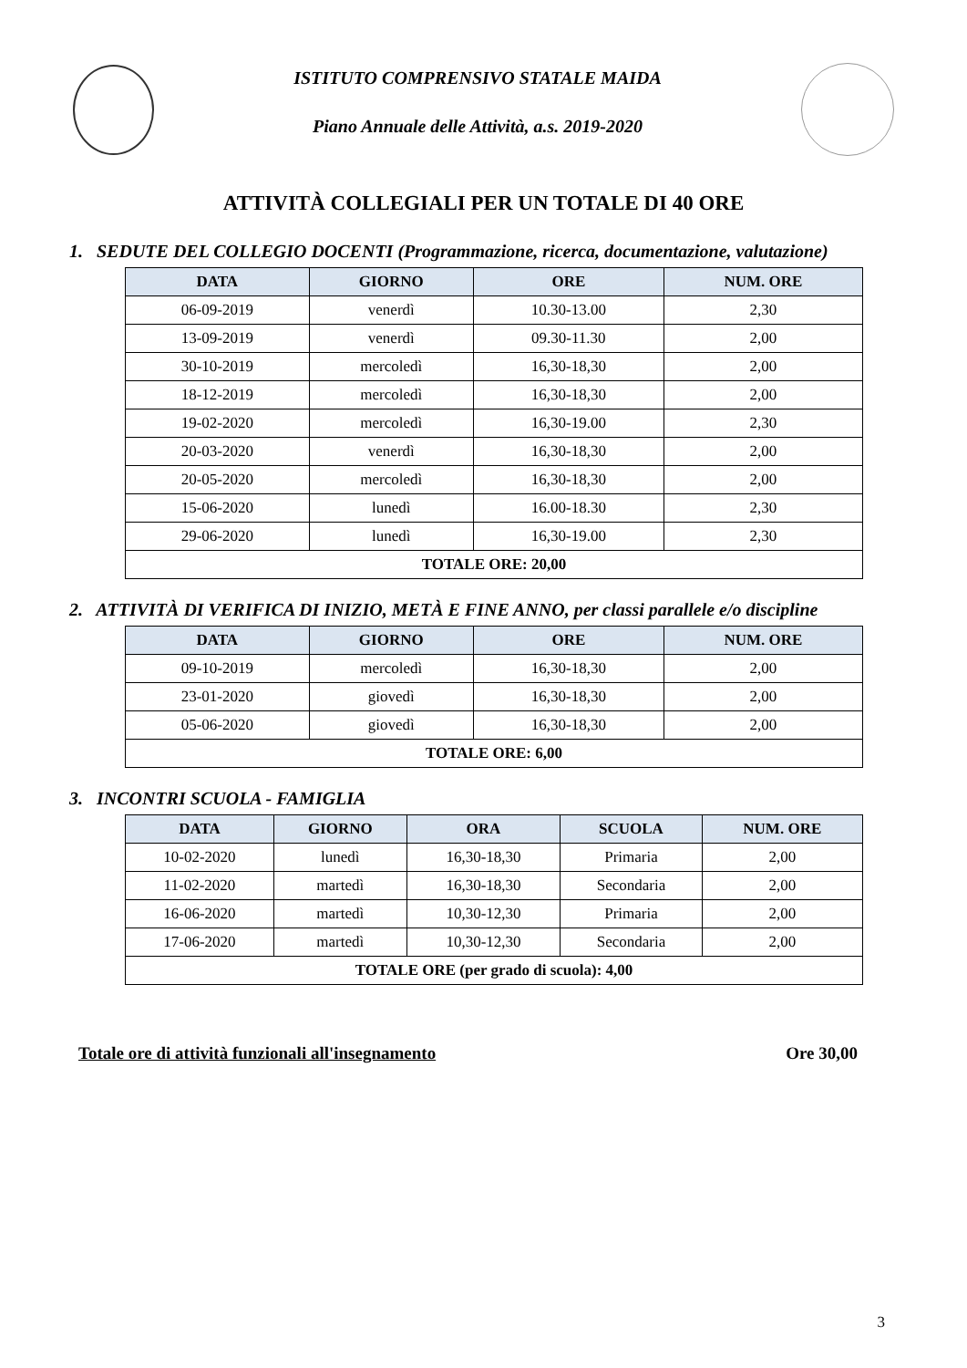ISTITUTO COMPRENSIVO STATALE MAIDA
Piano Annuale delle Attività, a.s. 2019-2020
ATTIVITÀ COLLEGIALI PER UN TOTALE DI 40 ORE
1. SEDUTE DEL COLLEGIO DOCENTI (Programmazione, ricerca, documentazione, valutazione)
| DATA | GIORNO | ORE | NUM. ORE |
| --- | --- | --- | --- |
| 06-09-2019 | venerdì | 10.30-13.00 | 2,30 |
| 13-09-2019 | venerdì | 09.30-11.30 | 2,00 |
| 30-10-2019 | mercoledì | 16,30-18,30 | 2,00 |
| 18-12-2019 | mercoledì | 16,30-18,30 | 2,00 |
| 19-02-2020 | mercoledì | 16,30-19.00 | 2,30 |
| 20-03-2020 | venerdì | 16,30-18,30 | 2,00 |
| 20-05-2020 | mercoledì | 16,30-18,30 | 2,00 |
| 15-06-2020 | lunedì | 16.00-18.30 | 2,30 |
| 29-06-2020 | lunedì | 16,30-19.00 | 2,30 |
| TOTALE ORE: 20,00 | | | |
2. ATTIVITÀ DI VERIFICA DI INIZIO, METÀ E FINE ANNO, per classi parallele e/o discipline
| DATA | GIORNO | ORE | NUM. ORE |
| --- | --- | --- | --- |
| 09-10-2019 | mercoledì | 16,30-18,30 | 2,00 |
| 23-01-2020 | giovedì | 16,30-18,30 | 2,00 |
| 05-06-2020 | giovedì | 16,30-18,30 | 2,00 |
| TOTALE ORE: 6,00 | | | |
3. INCONTRI SCUOLA - FAMIGLIA
| DATA | GIORNO | ORA | SCUOLA | NUM. ORE |
| --- | --- | --- | --- | --- |
| 10-02-2020 | lunedì | 16,30-18,30 | Primaria | 2,00 |
| 11-02-2020 | martedì | 16,30-18,30 | Secondaria | 2,00 |
| 16-06-2020 | martedì | 10,30-12,30 | Primaria | 2,00 |
| 17-06-2020 | martedì | 10,30-12,30 | Secondaria | 2,00 |
| TOTALE ORE (per grado di scuola): 4,00 | | | | |
Totale ore di attività funzionali all'insegnamento Ore 30,00
3